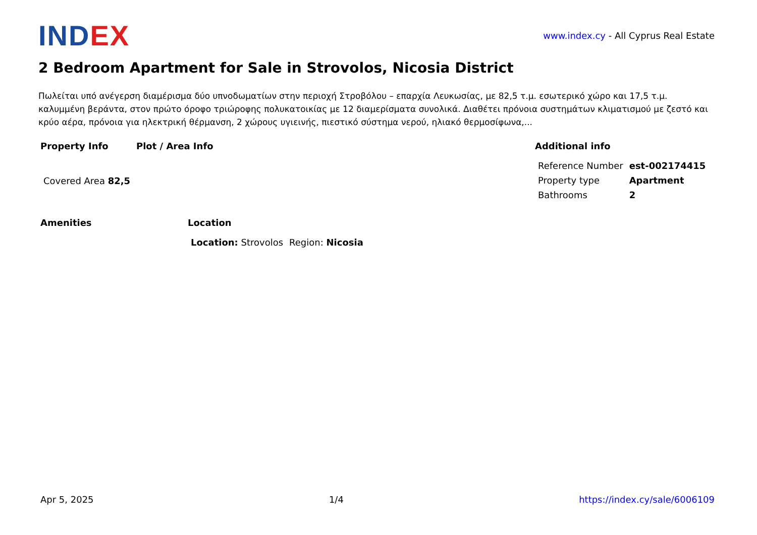INDEX
www.index.cy - All Cyprus Real Estate
2 Bedroom Apartment for Sale in Strovolos, Nicosia District
Πωλείται υπό ανέγερση διαμέρισμα δύο υπνοδωματίων στην περιοχή Στροβόλου – επαρχία Λευκωσίας, με 82,5 τ.μ. εσωτερικό χώρο και 17,5 τ.μ. καλυμμένη βεράντα, στον πρώτο όροφο τριώροφης πολυκατοικίας με 12 διαμερίσματα συνολικά. Διαθέτει πρόνοια συστημάτων κλιματισμού με ζεστό και κρύο αέρα, πρόνοια για ηλεκτρική θέρμανση, 2 χώρους υγιεινής, πιεστικό σύστημα νερού, ηλιακό θερμοσίφωνα,...
Property Info
| Covered Area 82,5 |
Plot / Area Info Additional info
| Reference Number | est-002174415 |
| Property type | Apartment |
| Bathrooms | 2 |
Amenities Location
| Location: Strovolos | Region: Nicosia |
Apr 5, 2025 1/4 https://index.cy/sale/6006109